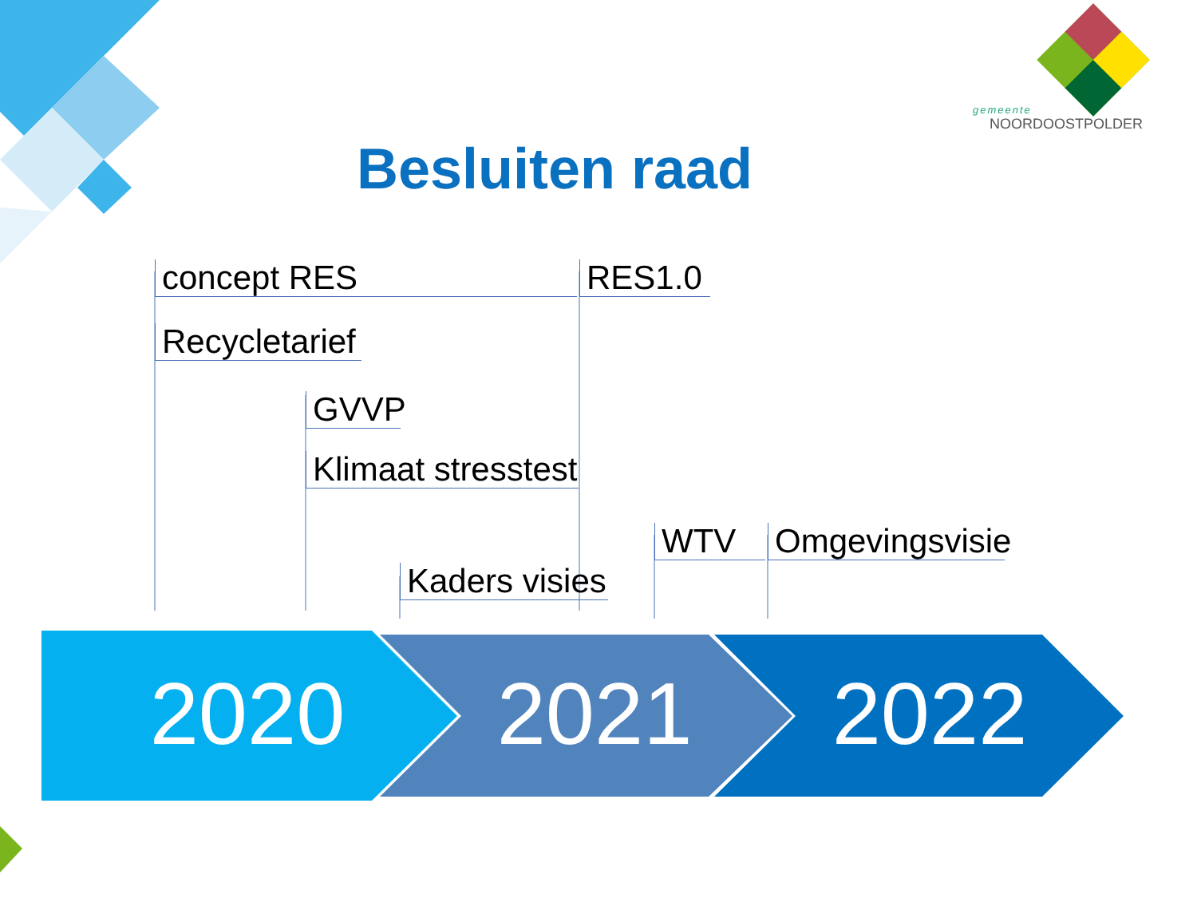gemeente
NOORDOOSTPOLDER
Besluiten raad
concept RES RES1.0
Recycletarief
GVVP
Klimaat stresstest
WTV
Omgevingsvisie
Kaders visies
2020 2021 2022